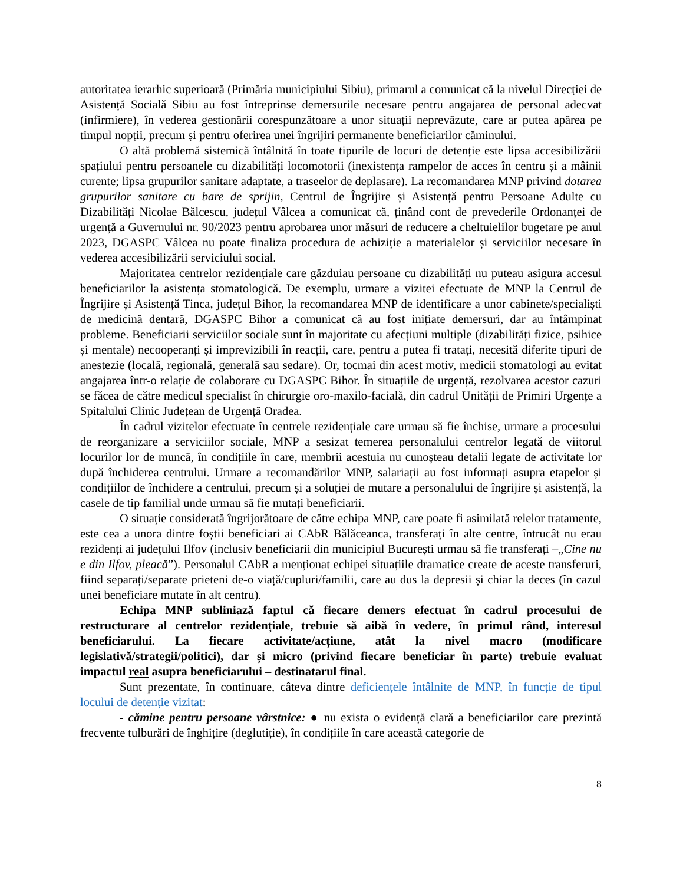autoritatea ierarhic superioară (Primăria municipiului Sibiu), primarul a comunicat că la nivelul Direcției de Asistență Socială Sibiu au fost întreprinse demersurile necesare pentru angajarea de personal adecvat (infirmiere), în vederea gestionării corespunzătoare a unor situații neprevăzute, care ar putea apărea pe timpul nopții, precum și pentru oferirea unei îngrijiri permanente beneficiarilor căminului.
O altă problemă sistemică întâlnită în toate tipurile de locuri de detenție este lipsa accesibilizării spațiului pentru persoanele cu dizabilități locomotorii (inexistența rampelor de acces în centru și a mâinii curente; lipsa grupurilor sanitare adaptate, a traseelor de deplasare). La recomandarea MNP privind dotarea grupurilor sanitare cu bare de sprijin, Centrul de Îngrijire și Asistență pentru Persoane Adulte cu Dizabilități Nicolae Bălcescu, județul Vâlcea a comunicat că, ținând cont de prevederile Ordonanței de urgență a Guvernului nr. 90/2023 pentru aprobarea unor măsuri de reducere a cheltuielilor bugetare pe anul 2023, DGASPC Vâlcea nu poate finaliza procedura de achiziție a materialelor și serviciilor necesare în vederea accesibilizării serviciului social.
Majoritatea centrelor rezidențiale care găzduiau persoane cu dizabilități nu puteau asigura accesul beneficiarilor la asistența stomatologică. De exemplu, urmare a vizitei efectuate de MNP la Centrul de Îngrijire și Asistență Tinca, județul Bihor, la recomandarea MNP de identificare a unor cabinete/specialiști de medicină dentară, DGASPC Bihor a comunicat că au fost inițiate demersuri, dar au întâmpinat probleme. Beneficiarii serviciilor sociale sunt în majoritate cu afecțiuni multiple (dizabilități fizice, psihice și mentale) necooperanți și imprevizibili în reacții, care, pentru a putea fi tratați, necesită diferite tipuri de anestezie (locală, regională, generală sau sedare). Or, tocmai din acest motiv, medicii stomatologi au evitat angajarea într-o relație de colaborare cu DGASPC Bihor. În situațiile de urgență, rezolvarea acestor cazuri se făcea de către medicul specialist în chirurgie oro-maxilo-facială, din cadrul Unității de Primiri Urgențe a Spitalului Clinic Județean de Urgență Oradea.
În cadrul vizitelor efectuate în centrele rezidențiale care urmau să fie închise, urmare a procesului de reorganizare a serviciilor sociale, MNP a sesizat temerea personalului centrelor legată de viitorul locurilor lor de muncă, în condițiile în care, membrii acestuia nu cunoșteau detalii legate de activitate lor după închiderea centrului. Urmare a recomandărilor MNP, salariații au fost informați asupra etapelor și condițiilor de închidere a centrului, precum și a soluției de mutare a personalului de îngrijire și asistență, la casele de tip familial unde urmau să fie mutați beneficiarii.
O situație considerată îngrijorătoare de către echipa MNP, care poate fi asimilată relelor tratamente, este cea a unora dintre foștii beneficiari ai CAbR Bălăceanca, transferați în alte centre, întrucât nu erau rezidenți ai județului Ilfov (inclusiv beneficiarii din municipiul București urmau să fie transferați –„Cine nu e din Ilfov, pleacă”). Personalul CAbR a menționat echipei situațiile dramatice create de aceste transferuri, fiind separați/separate prieteni de-o viață/cupluri/familii, care au dus la depresii și chiar la deces (în cazul unei beneficiare mutate în alt centru).
Echipa MNP subliniază faptul că fiecare demers efectuat în cadrul procesului de restructurare al centrelor rezidențiale, trebuie să aibă în vedere, în primul rând, interesul beneficiarului. La fiecare activitate/acțiune, atât la nivel macro (modificare legislativă/strategii/politici), dar și micro (privind fiecare beneficiar în parte) trebuie evaluat impactul real asupra beneficiarului – destinatarul final.
Sunt prezentate, în continuare, câteva dintre deficiențele întâlnite de MNP, în funcție de tipul locului de detenție vizitat:
- cămine pentru persoane vârstnice: ● nu exista o evidență clară a beneficiarilor care prezintă frecvente tulburări de înghițire (deglutiție), în condițiile în care această categorie de
8